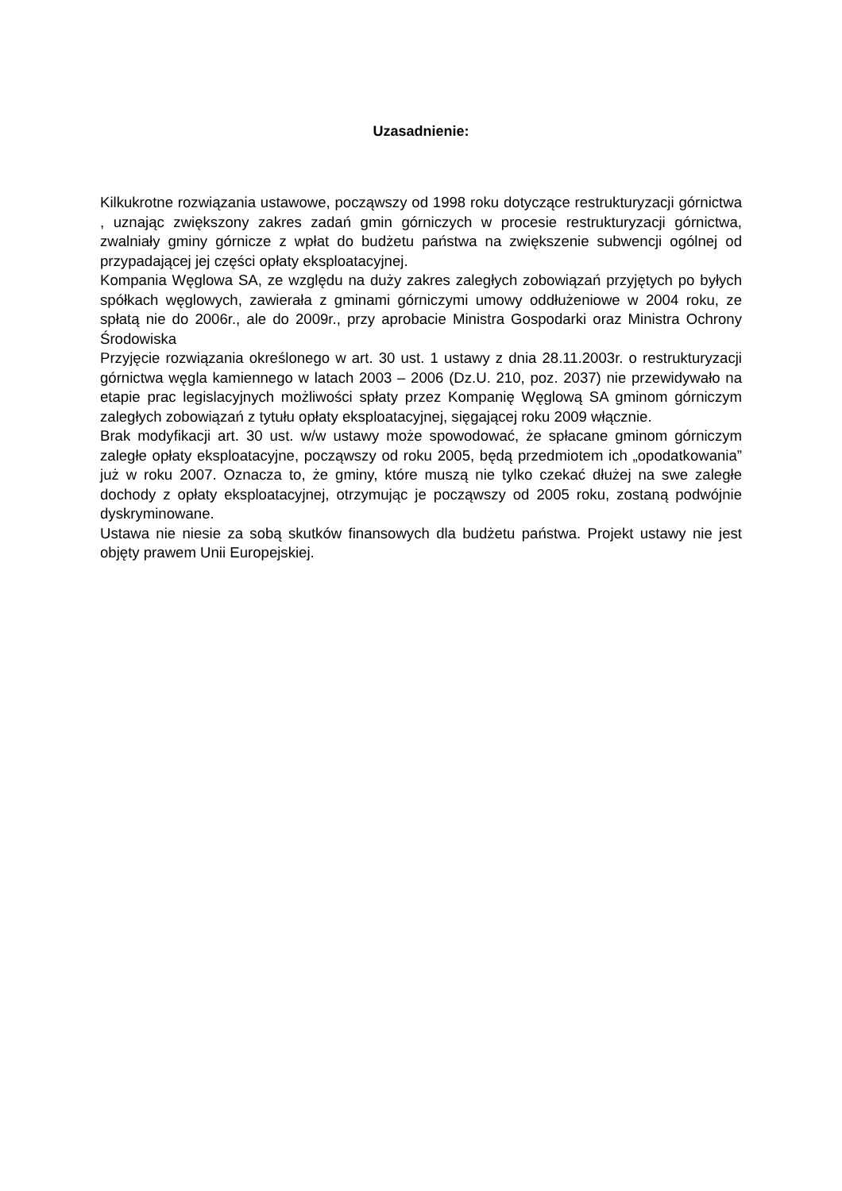Uzasadnienie:
Kilkukrotne rozwiązania ustawowe, począwszy od 1998 roku dotyczące restrukturyzacji górnictwa , uznając zwiększony zakres zadań gmin górniczych w procesie restrukturyzacji górnictwa, zwalniały gminy górnicze z wpłat do budżetu państwa na zwiększenie subwencji ogólnej od przypadającej jej części opłaty eksploatacyjnej.
Kompania Węglowa SA, ze względu na duży zakres zaległych zobowiązań przyjętych po byłych spółkach węglowych, zawierała z gminami górniczymi umowy oddłużeniowe w 2004 roku, ze spłatą nie do 2006r., ale do 2009r., przy aprobacie Ministra Gospodarki oraz Ministra Ochrony Środowiska
Przyjęcie rozwiązania określonego w art. 30 ust. 1 ustawy z dnia 28.11.2003r. o restrukturyzacji górnictwa węgla kamiennego w latach 2003 – 2006 (Dz.U. 210, poz. 2037) nie przewidywało na etapie prac legislacyjnych możliwości spłaty przez Kompanię Węglową SA gminom górniczym zaległych zobowiązań z tytułu opłaty eksploatacyjnej, sięgającej roku 2009 włącznie.
Brak modyfikacji art. 30 ust. w/w ustawy może spowodować, że spłacane gminom górniczym zaległe opłaty eksploatacyjne, począwszy od roku 2005, będą przedmiotem ich „opodatkowania” już w roku 2007. Oznacza to, że gminy, które muszą nie tylko czekać dłużej na swe zaległe dochody z opłaty eksploatacyjnej, otrzymując je począwszy od 2005 roku, zostaną podwójnie dyskryminowane.
Ustawa nie niesie za sobą skutków finansowych dla budżetu państwa. Projekt ustawy nie jest objęty prawem Unii Europejskiej.